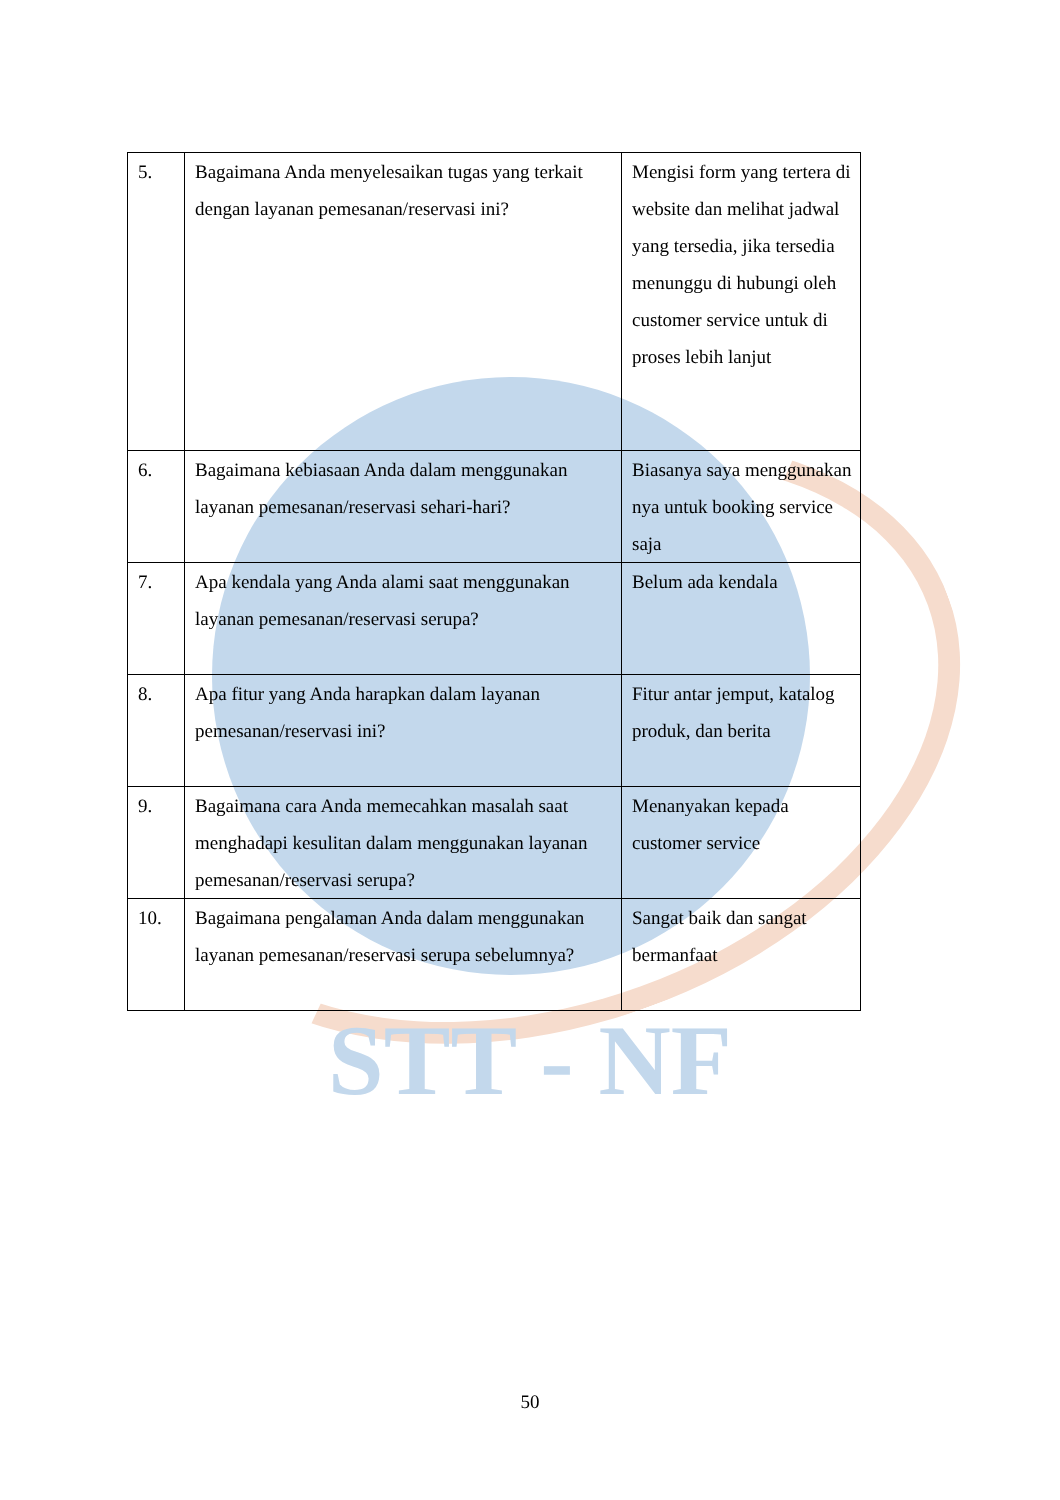| 5. | Bagaimana Anda menyelesaikan tugas yang terkait dengan layanan pemesanan/reservasi ini? | Mengisi form yang tertera di website dan melihat jadwal yang tersedia, jika tersedia menunggu di hubungi oleh customer service untuk di proses lebih lanjut |
| 6. | Bagaimana kebiasaan Anda dalam menggunakan layanan pemesanan/reservasi sehari-hari? | Biasanya saya menggunakan nya untuk booking service saja |
| 7. | Apa kendala yang Anda alami saat menggunakan layanan pemesanan/reservasi serupa? | Belum ada kendala |
| 8. | Apa fitur yang Anda harapkan dalam layanan pemesanan/reservasi ini? | Fitur antar jemput, katalog produk, dan berita |
| 9. | Bagaimana cara Anda memecahkan masalah saat menghadapi kesulitan dalam menggunakan layanan pemesanan/reservasi serupa? | Menanyakan kepada customer service |
| 10. | Bagaimana pengalaman Anda dalam menggunakan layanan pemesanan/reservasi serupa sebelumnya? | Sangat baik dan sangat bermanfaat |
STT - NF
50